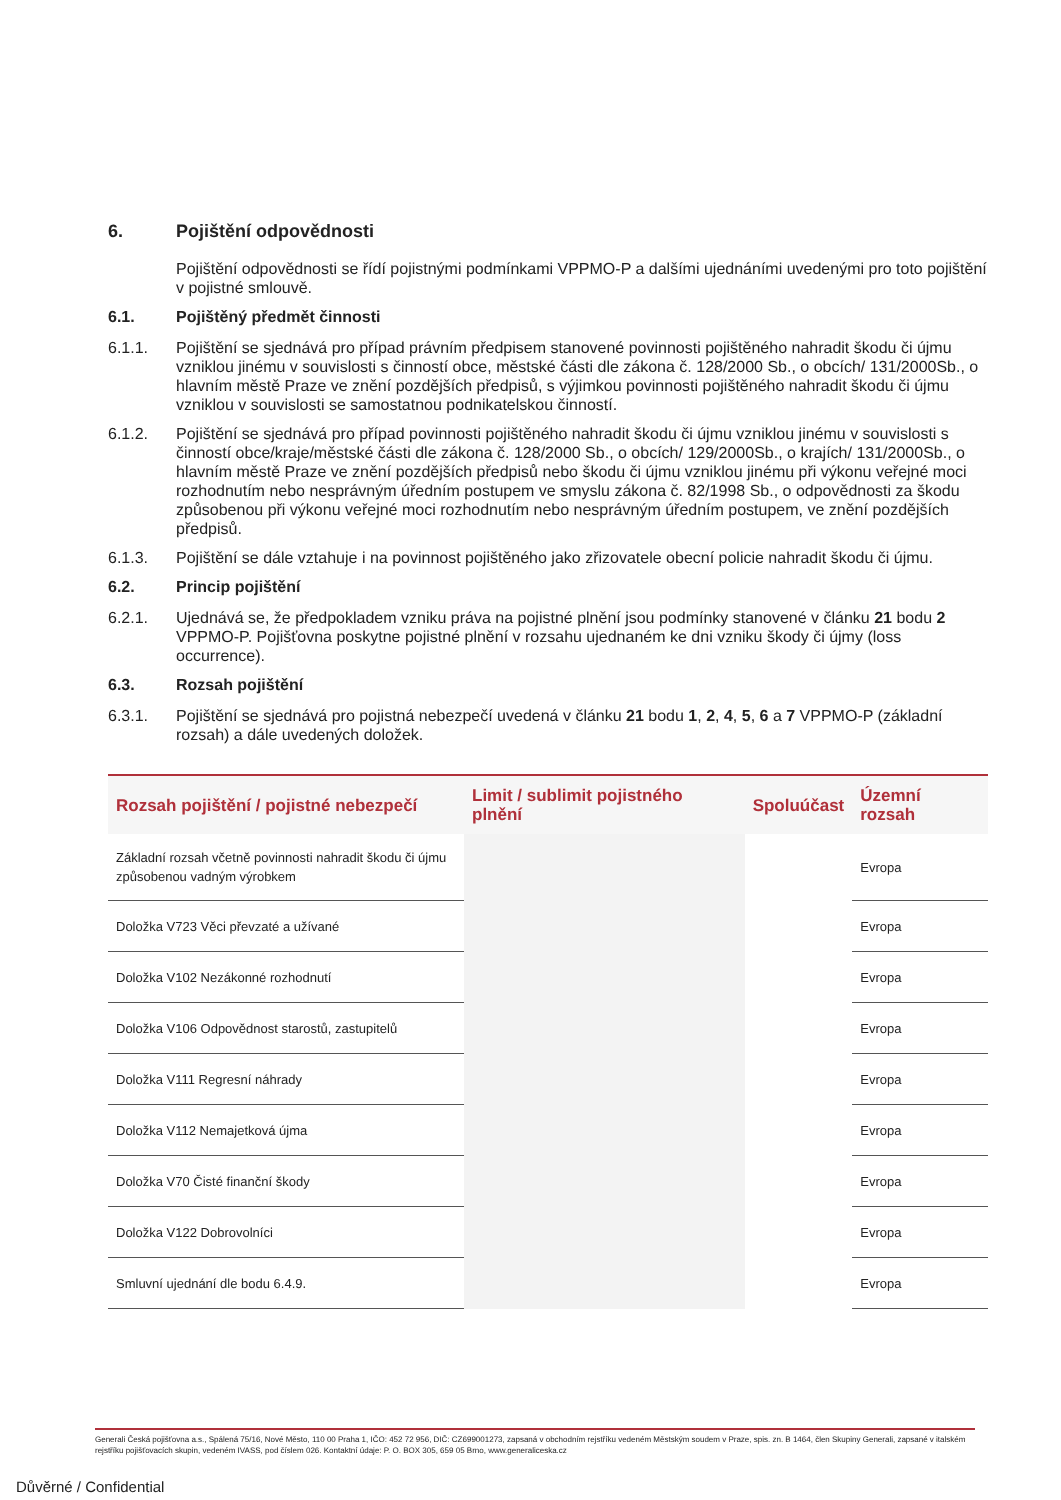6. Pojištění odpovědnosti
Pojištění odpovědnosti se řídí pojistnými podmínkami VPPMO-P a dalšími ujednáními uvedenými pro toto pojištění v pojistné smlouvě.
6.1. Pojištěný předmět činnosti
6.1.1. Pojištění se sjednává pro případ právním předpisem stanovené povinnosti pojištěného nahradit škodu či újmu vzniklou jinému v souvislosti s činností obce, městské části dle zákona č. 128/2000 Sb., o obcích/ 131/2000Sb., o hlavním městě Praze ve znění pozdějších předpisů, s výjimkou povinnosti pojištěného nahradit škodu či újmu vzniklou v souvislosti se samostatnou podnikatelskou činností.
6.1.2. Pojištění se sjednává pro případ povinnosti pojištěného nahradit škodu či újmu vzniklou jinému v souvislosti s činností obce/kraje/městské části dle zákona č. 128/2000 Sb., o obcích/ 129/2000Sb., o krajích/ 131/2000Sb., o hlavním městě Praze ve znění pozdějších předpisů nebo škodu či újmu vzniklou jinému při výkonu veřejné moci rozhodnutím nebo nesprávným úředním postupem ve smyslu zákona č. 82/1998 Sb., o odpovědnosti za škodu způsobenou při výkonu veřejné moci rozhodnutím nebo nesprávným úředním postupem, ve znění pozdějších předpisů.
6.1.3. Pojištění se dále vztahuje i na povinnost pojištěného jako zřizovatele obecní policie nahradit škodu či újmu.
6.2. Princip pojištění
6.2.1. Ujednává se, že předpokladem vzniku práva na pojistné plnění jsou podmínky stanovené v článku 21 bodu 2 VPPMO-P. Pojišťovna poskytne pojistné plnění v rozsahu ujednaném ke dni vzniku škody či újmy (loss occurrence).
6.3. Rozsah pojištění
6.3.1. Pojištění se sjednává pro pojistná nebezpečí uvedená v článku 21 bodu 1, 2, 4, 5, 6 a 7 VPPMO-P (základní rozsah) a dále uvedených doložek.
| Rozsah pojištění / pojistné nebezpečí | Limit / sublimit pojistného plnění | Spoluúčast | Územní rozsah |
| --- | --- | --- | --- |
| Základní rozsah včetně povinnosti nahradit škodu či újmu způsobenou vadným výrobkem | | | Evropa |
| Doložka V723 Věci převzaté a užívané | | | Evropa |
| Doložka V102 Nezákonné rozhodnutí | | | Evropa |
| Doložka V106 Odpovědnost starostů, zastupitelů | | | Evropa |
| Doložka V111 Regresní náhrady | | | Evropa |
| Doložka V112 Nemajetková újma | | | Evropa |
| Doložka V70 Čisté finanční škody | | | Evropa |
| Doložka V122 Dobrovolníci | | | Evropa |
| Smluvní ujednání dle bodu 6.4.9. | | | Evropa |
Generali Česká pojišťovna a.s., Spálená 75/16, Nové Město, 110 00 Praha 1, IČO: 452 72 956, DIČ: CZ699001273, zapsaná v obchodním rejstříku vedeném Městským soudem v Praze, spis. zn. B 1464, člen Skupiny Generali, zapsané v italském rejstříku pojišťovacích skupin, vedeném IVASS, pod číslem 026. Kontaktní údaje: P. O. BOX 305, 659 05 Brno, www.generaliceska.cz
Důvěrné / Confidential